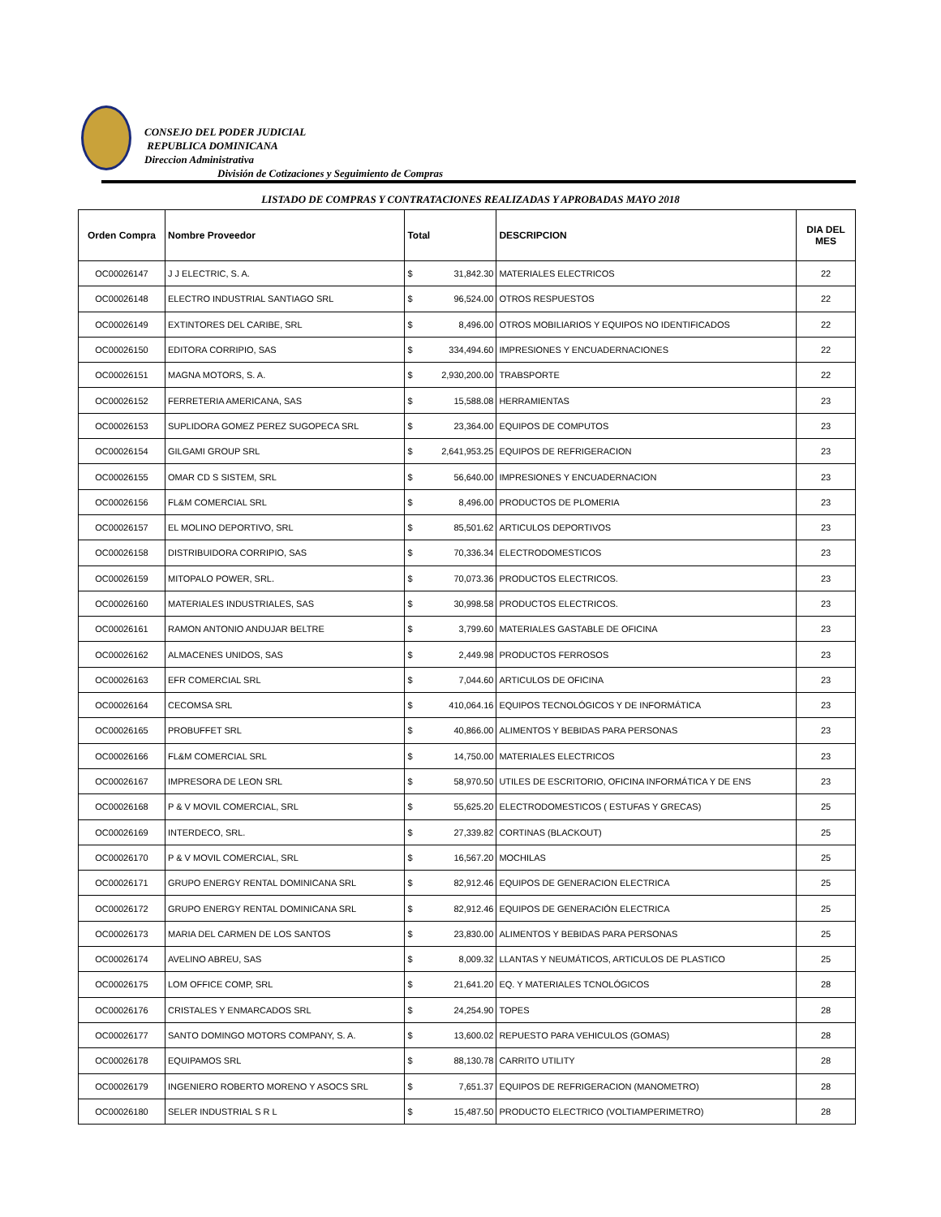CONSEJO DEL PODER JUDICIAL
REPUBLICA DOMINICANA
Direccion Administrativa
División de Cotizaciones y Seguimiento de Compras
LISTADO DE COMPRAS Y CONTRATACIONES REALIZADAS Y APROBADAS MAYO 2018
| Orden Compra | Nombre Proveedor | Total | | DESCRIPCION | DIA DEL MES |
| --- | --- | --- | --- | --- | --- |
| OC00026147 | J J ELECTRIC, S. A. | $ | 31,842.30 | MATERIALES ELECTRICOS | 22 |
| OC00026148 | ELECTRO INDUSTRIAL SANTIAGO SRL | $ | 96,524.00 | OTROS RESPUESTOS | 22 |
| OC00026149 | EXTINTORES DEL CARIBE, SRL | $ | 8,496.00 | OTROS MOBILIARIOS Y EQUIPOS NO IDENTIFICADOS | 22 |
| OC00026150 | EDITORA CORRIPIO, SAS | $ | 334,494.60 | IMPRESIONES Y ENCUADERNACIONES | 22 |
| OC00026151 | MAGNA MOTORS, S. A. | $ | 2,930,200.00 | TRABSPORTE | 22 |
| OC00026152 | FERRETERIA AMERICANA, SAS | $ | 15,588.08 | HERRAMIENTAS | 23 |
| OC00026153 | SUPLIDORA GOMEZ PEREZ SUGOPECA SRL | $ | 23,364.00 | EQUIPOS DE COMPUTOS | 23 |
| OC00026154 | GILGAMI GROUP SRL | $ | 2,641,953.25 | EQUIPOS DE REFRIGERACION | 23 |
| OC00026155 | OMAR CD S SISTEM, SRL | $ | 56,640.00 | IMPRESIONES Y ENCUADERNACION | 23 |
| OC00026156 | FL&M COMERCIAL SRL | $ | 8,496.00 | PRODUCTOS DE PLOMERIA | 23 |
| OC00026157 | EL MOLINO DEPORTIVO, SRL | $ | 85,501.62 | ARTICULOS DEPORTIVOS | 23 |
| OC00026158 | DISTRIBUIDORA CORRIPIO, SAS | $ | 70,336.34 | ELECTRODOMESTICOS | 23 |
| OC00026159 | MITOPALO POWER, SRL. | $ | 70,073.36 | PRODUCTOS ELECTRICOS. | 23 |
| OC00026160 | MATERIALES INDUSTRIALES, SAS | $ | 30,998.58 | PRODUCTOS ELECTRICOS. | 23 |
| OC00026161 | RAMON ANTONIO ANDUJAR BELTRE | $ | 3,799.60 | MATERIALES GASTABLE DE OFICINA | 23 |
| OC00026162 | ALMACENES UNIDOS, SAS | $ | 2,449.98 | PRODUCTOS FERROSOS | 23 |
| OC00026163 | EFR COMERCIAL SRL | $ | 7,044.60 | ARTICULOS DE OFICINA | 23 |
| OC00026164 | CECOMSA SRL | $ | 410,064.16 | EQUIPOS TECNOLÓGICOS Y DE INFORMÁTICA | 23 |
| OC00026165 | PROBUFFET SRL | $ | 40,866.00 | ALIMENTOS Y BEBIDAS PARA PERSONAS | 23 |
| OC00026166 | FL&M COMERCIAL SRL | $ | 14,750.00 | MATERIALES ELECTRICOS | 23 |
| OC00026167 | IMPRESORA DE LEON SRL | $ | 58,970.50 | UTILES DE ESCRITORIO, OFICINA INFORMÁTICA Y DE ENS | 23 |
| OC00026168 | P & V MOVIL COMERCIAL, SRL | $ | 55,625.20 | ELECTRODOMESTICOS ( ESTUFAS Y GRECAS) | 25 |
| OC00026169 | INTERDECO, SRL. | $ | 27,339.82 | CORTINAS (BLACKOUT) | 25 |
| OC00026170 | P & V MOVIL COMERCIAL, SRL | $ | 16,567.20 | MOCHILAS | 25 |
| OC00026171 | GRUPO ENERGY RENTAL DOMINICANA SRL | $ | 82,912.46 | EQUIPOS DE GENERACION ELECTRICA | 25 |
| OC00026172 | GRUPO ENERGY RENTAL DOMINICANA SRL | $ | 82,912.46 | EQUIPOS DE GENERACIÓN ELECTRICA | 25 |
| OC00026173 | MARIA DEL CARMEN DE LOS SANTOS | $ | 23,830.00 | ALIMENTOS Y BEBIDAS PARA PERSONAS | 25 |
| OC00026174 | AVELINO ABREU, SAS | $ | 8,009.32 | LLANTAS Y NEUMÁTICOS, ARTICULOS DE PLASTICO | 25 |
| OC00026175 | LOM OFFICE COMP, SRL | $ | 21,641.20 | EQ. Y MATERIALES TCNOLÓGICOS | 28 |
| OC00026176 | CRISTALES Y ENMARCADOS SRL | $ | 24,254.90 | TOPES | 28 |
| OC00026177 | SANTO DOMINGO MOTORS COMPANY, S. A. | $ | 13,600.02 | REPUESTO PARA VEHICULOS (GOMAS) | 28 |
| OC00026178 | EQUIPAMOS SRL | $ | 88,130.78 | CARRITO UTILITY | 28 |
| OC00026179 | INGENIERO ROBERTO MORENO Y ASOCS SRL | $ | 7,651.37 | EQUIPOS DE REFRIGERACION (MANOMETRO) | 28 |
| OC00026180 | SELER INDUSTRIAL S R L | $ | 15,487.50 | PRODUCTO ELECTRICO (VOLTIAMPERIMETRO) | 28 |